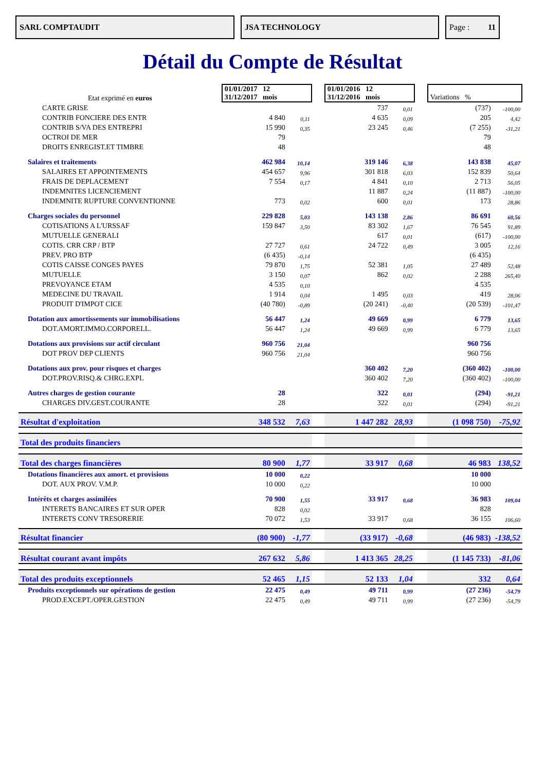SARL COMPTAUDIT JSA TECHNOLOGY Page : 11
Détail du Compte de Résultat
| Etat exprimé en euros | 01/01/2017 12 31/12/2017 mois | | | 01/01/2016 12 31/12/2016 mois | | | Variations % | |
| CARTE GRISE | | | | 737 | 0,01 | | (737) | -100,00 |
| CONTRIB FONCIERE DES ENTR | 4 840 | 0,11 | | 4 635 | 0,09 | | 205 | 4,42 |
| CONTRIB S/VA DES ENTREPRI | 15 990 | 0,35 | | 23 245 | 0,46 | | (7 255) | -31,21 |
| OCTROI DE MER | 79 | | | | | | 79 | |
| DROITS ENREGIST.ET TIMBRE | 48 | | | | | | 48 | |
| Salaires et traitements | 462 984 | 10,14 | | 319 146 | 6,38 | | 143 838 | 45,07 |
| SALAIRES ET APPOINTEMENTS | 454 657 | 9,96 | | 301 818 | 6,03 | | 152 839 | 50,64 |
| FRAIS DE DEPLACEMENT | 7 554 | 0,17 | | 4 841 | 0,10 | | 2 713 | 56,05 |
| INDEMNITES LICENCIEMENT | | | | 11 887 | 0,24 | | (11 887) | -100,00 |
| INDEMNITE RUPTURE CONVENTIONNE | 773 | 0,02 | | 600 | 0,01 | | 173 | 28,86 |
| Charges sociales du personnel | 229 828 | 5,03 | | 143 138 | 2,86 | | 86 691 | 60,56 |
| COTISATIONS A L'URSSAF | 159 847 | 3,50 | | 83 302 | 1,67 | | 76 545 | 91,89 |
| MUTUELLE GENERALI | | | | 617 | 0,01 | | (617) | -100,00 |
| COTIS. CRR CRP / BTP | 27 727 | 0,61 | | 24 722 | 0,49 | | 3 005 | 12,16 |
| PREV. PRO BTP | (6 435) | -0,14 | | | | | (6 435) | |
| COTIS CAISSE CONGES PAYES | 79 870 | 1,75 | | 52 381 | 1,05 | | 27 489 | 52,48 |
| MUTUELLE | 3 150 | 0,07 | | 862 | 0,02 | | 2 288 | 265,40 |
| PREVOYANCE ETAM | 4 535 | 0,10 | | | | | 4 535 | |
| MEDECINE DU TRAVAIL | 1 914 | 0,04 | | 1 495 | 0,03 | | 419 | 28,06 |
| PRODUIT D'IMPOT CICE | (40 780) | -0,89 | | (20 241) | -0,40 | | (20 539) | -101,47 |
| Dotation aux amortissements sur immobilisations | 56 447 | 1,24 | | 49 669 | 0,99 | | 6 779 | 13,65 |
| DOT.AMORT.IMMO.CORPORELL. | 56 447 | 1,24 | | 49 669 | 0,99 | | 6 779 | 13,65 |
| Dotations aux provisions sur actif circulant | 960 756 | 21,04 | | | | | 960 756 | |
| DOT PROV DEP CLIENTS | 960 756 | 21,04 | | | | | 960 756 | |
| Dotations aux prov. pour risques et charges | | | | 360 402 | 7,20 | | (360 402) | -100,00 |
| DOT.PROV.RISQ.& CHRG.EXPL | | | | 360 402 | 7,20 | | (360 402) | -100,00 |
| Autres charges de gestion courante | 28 | | | 322 | 0,01 | | (294) | -91,21 |
| CHARGES DIV.GEST.COURANTE | 28 | | | 322 | 0,01 | | (294) | -91,21 |
| Résultat d'exploitation | 348 532 | 7,63 | | 1 447 282 | 28,93 | | (1 098 750) | -75,92 |
| Total des produits financiers | | | | | | | | |
| Total des charges financières | 80 900 | 1,77 | | 33 917 | 0,68 | | 46 983 | 138,52 |
| Dotations financières aux amort. et provisions | 10 000 | 0,22 | | | | | 10 000 | |
| DOT. AUX PROV. V.M.P. | 10 000 | 0,22 | | | | | 10 000 | |
| Intérêts et charges assimilées | 70 900 | 1,55 | | 33 917 | 0,68 | | 36 983 | 109,04 |
| INTERETS BANCAIRES ET SUR OPER | 828 | 0,02 | | | | | 828 | |
| INTERETS CONV TRESORERIE | 70 072 | 1,53 | | 33 917 | 0,68 | | 36 155 | 106,60 |
| Résultat financier | (80 900) | -1,77 | | (33 917) | -0,68 | | (46 983) | -138,52 |
| Résultat courant avant impôts | 267 632 | 5,86 | | 1 413 365 | 28,25 | | (1 145 733) | -81,06 |
| Total des produits exceptionnels | 52 465 | 1,15 | | 52 133 | 1,04 | | 332 | 0,64 |
| Produits exceptionnels sur opérations de gestion | 22 475 | 0,49 | | 49 711 | 0,99 | | (27 236) | -54,79 |
| PROD.EXCEPT./OPER.GESTION | 22 475 | 0,49 | | 49 711 | 0,99 | | (27 236) | -54,79 |